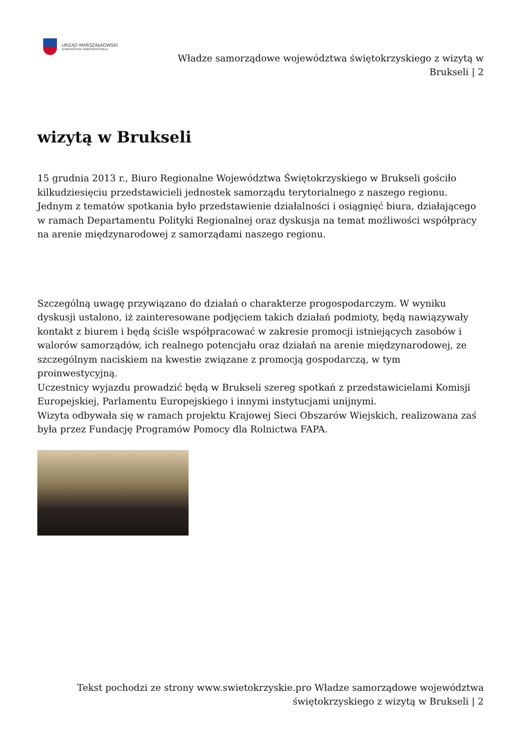URZĄD MARSZAŁKOWSKI
WOJEWÓDZTWA ŚWIĘTOKRZYSKIEGO
Władze samorządowe województwa świętokrzyskiego z wizytą w
Brukseli | 2
wizytą w Brukseli
15 grudnia 2013 r., Biuro Regionalne Województwa Świętokrzyskiego w Brukseli gościło kilkudziesięciu przedstawicieli jednostek samorządu terytorialnego z naszego regionu.
Jednym z tematów spotkania było przedstawienie działalności i osiągnięć biura, działającego w ramach Departamentu Polityki Regionalnej oraz dyskusja na temat możliwości współpracy na arenie międzynarodowej z samorządami naszego regionu.
Szczególną uwagę przywiązano do działań o charakterze progospodarczym. W wyniku dyskusji ustalono, iż zainteresowane podjęciem takich działań podmioty, będą nawiązywały kontakt z biurem i będą ściśle współpracować w zakresie promocji istniejących zasobów i walorów samorządów, ich realnego potencjału oraz działań na arenie międzynarodowej, ze szczególnym naciskiem na kwestie związane z promocją gospodarczą, w tym proinwestycyjną.
Uczestnicy wyjazdu prowadzić będą w Brukseli szereg spotkań z przedstawicielami Komisji Europejskiej, Parlamentu Europejskiego i innymi instytucjami unijnymi.
Wizyta odbywała się w ramach projektu Krajowej Sieci Obszarów Wiejskich, realizowana zaś była przez Fundację Programów Pomocy dla Rolnictwa FAPA.
Tekst pochodzi ze strony www.swietokrzyskie.pro Władze samorządowe województwa świętokrzyskiego z wizytą w Brukseli | 2